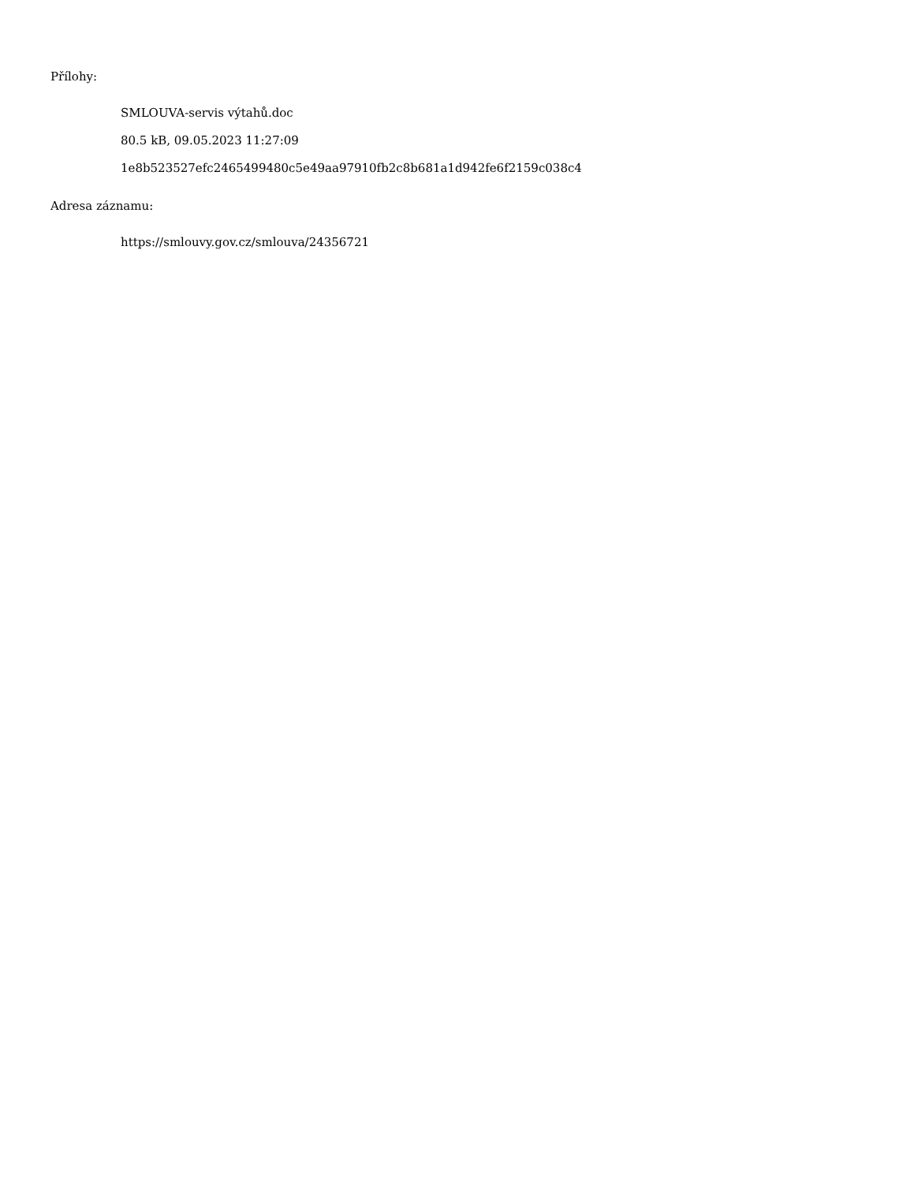Přílohy:
SMLOUVA-servis výtahů.doc
80.5 kB, 09.05.2023 11:27:09
1e8b523527efc2465499480c5e49aa97910fb2c8b681a1d942fe6f2159c038c4
Adresa záznamu:
https://smlouvy.gov.cz/smlouva/24356721